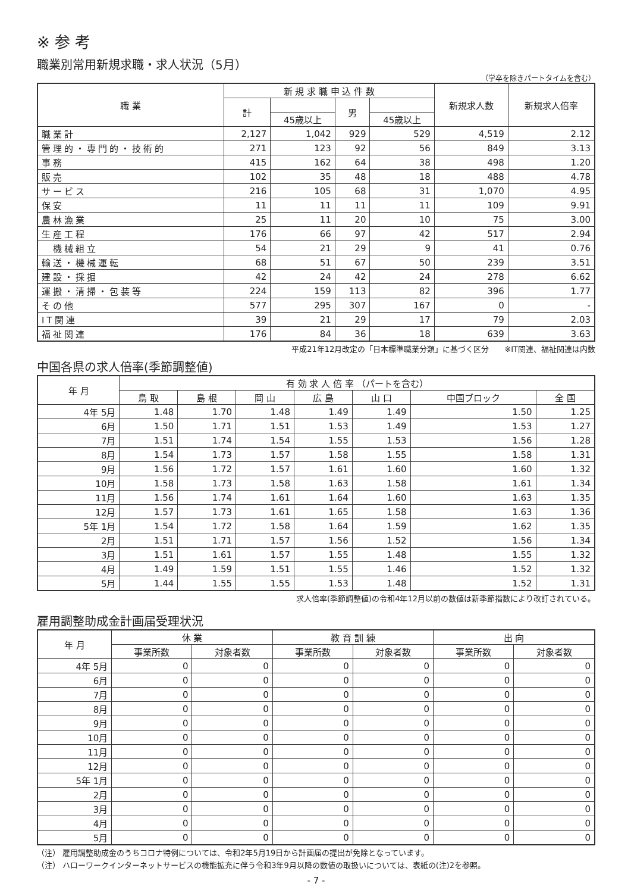※ 参 考
職業別常用新規求職・求人状況（5月）
（学卒を除きパートタイムを含む）
| 職 業 | 新 規 求 職 申 込 件 数 | | | | 新規求人数 | 新規求人倍率 |
| --- | --- | --- | --- | --- | --- | --- |
| | 計 | | 男 | | | |
| | | 45歳以上 | | 45歳以上 | | |
| 職業計 | 2,127 | 1,042 | 929 | 529 | 4,519 | 2.12 |
| 管理的・専門的・技術的 | 271 | 123 | 92 | 56 | 849 | 3.13 |
| 事務 | 415 | 162 | 64 | 38 | 498 | 1.20 |
| 販売 | 102 | 35 | 48 | 18 | 488 | 4.78 |
| サービス | 216 | 105 | 68 | 31 | 1,070 | 4.95 |
| 保安 | 11 | 11 | 11 | 11 | 109 | 9.91 |
| 農林漁業 | 25 | 11 | 20 | 10 | 75 | 3.00 |
| 生産工程 | 176 | 66 | 97 | 42 | 517 | 2.94 |
| 機械組立 | 54 | 21 | 29 | 9 | 41 | 0.76 |
| 輸送・機械運転 | 68 | 51 | 67 | 50 | 239 | 3.51 |
| 建設・採掘 | 42 | 24 | 42 | 24 | 278 | 6.62 |
| 運搬・清掃・包装等 | 224 | 159 | 113 | 82 | 396 | 1.77 |
| その他 | 577 | 295 | 307 | 167 | 0 | - |
| IT関連 | 39 | 21 | 29 | 17 | 79 | 2.03 |
| 福祉関連 | 176 | 84 | 36 | 18 | 639 | 3.63 |
平成21年12月改定の「日本標準職業分類」に基づく区分　　※IT関連、福祉関連は内数
中国各県の求人倍率(季節調整値)
| 年 月 | 有 効 求 人 倍 率 （パートを含む） | | | | | | |
| --- | --- | --- | --- | --- | --- | --- | --- |
| | 鳥 取 | 島 根 | 岡 山 | 広 島 | 山 口 | 中国ブロック | 全 国 |
| 4年 5月 | 1.48 | 1.70 | 1.48 | 1.49 | 1.49 | 1.50 | 1.25 |
| 6月 | 1.50 | 1.71 | 1.51 | 1.53 | 1.49 | 1.53 | 1.27 |
| 7月 | 1.51 | 1.74 | 1.54 | 1.55 | 1.53 | 1.56 | 1.28 |
| 8月 | 1.54 | 1.73 | 1.57 | 1.58 | 1.55 | 1.58 | 1.31 |
| 9月 | 1.56 | 1.72 | 1.57 | 1.61 | 1.60 | 1.60 | 1.32 |
| 10月 | 1.58 | 1.73 | 1.58 | 1.63 | 1.58 | 1.61 | 1.34 |
| 11月 | 1.56 | 1.74 | 1.61 | 1.64 | 1.60 | 1.63 | 1.35 |
| 12月 | 1.57 | 1.73 | 1.61 | 1.65 | 1.58 | 1.63 | 1.36 |
| 5年 1月 | 1.54 | 1.72 | 1.58 | 1.64 | 1.59 | 1.62 | 1.35 |
| 2月 | 1.51 | 1.71 | 1.57 | 1.56 | 1.52 | 1.56 | 1.34 |
| 3月 | 1.51 | 1.61 | 1.57 | 1.55 | 1.48 | 1.55 | 1.32 |
| 4月 | 1.49 | 1.59 | 1.51 | 1.55 | 1.46 | 1.52 | 1.32 |
| 5月 | 1.44 | 1.55 | 1.55 | 1.53 | 1.48 | 1.52 | 1.31 |
求人倍率(季節調整値)の令和4年12月以前の数値は新季節指数により改訂されている。
雇用調整助成金計画届受理状況
| 年 月 | 休 業 | | 教 育 訓 練 | | 出 向 | |
| --- | --- | --- | --- | --- | --- | --- |
| | 事業所数 | 対象者数 | 事業所数 | 対象者数 | 事業所数 | 対象者数 |
| 4年 5月 | 0 | 0 | 0 | 0 | 0 | 0 |
| 6月 | 0 | 0 | 0 | 0 | 0 | 0 |
| 7月 | 0 | 0 | 0 | 0 | 0 | 0 |
| 8月 | 0 | 0 | 0 | 0 | 0 | 0 |
| 9月 | 0 | 0 | 0 | 0 | 0 | 0 |
| 10月 | 0 | 0 | 0 | 0 | 0 | 0 |
| 11月 | 0 | 0 | 0 | 0 | 0 | 0 |
| 12月 | 0 | 0 | 0 | 0 | 0 | 0 |
| 5年 1月 | 0 | 0 | 0 | 0 | 0 | 0 |
| 2月 | 0 | 0 | 0 | 0 | 0 | 0 |
| 3月 | 0 | 0 | 0 | 0 | 0 | 0 |
| 4月 | 0 | 0 | 0 | 0 | 0 | 0 |
| 5月 | 0 | 0 | 0 | 0 | 0 | 0 |
（注） 雇用調整助成金のうちコロナ特例については、令和2年5月19日から計画届の提出が免除となっています。
（注） ハローワークインターネットサービスの機能拡充に伴う令和3年9月以降の数値の取扱いについては、表紙の(注)2を参照。
- 7 -